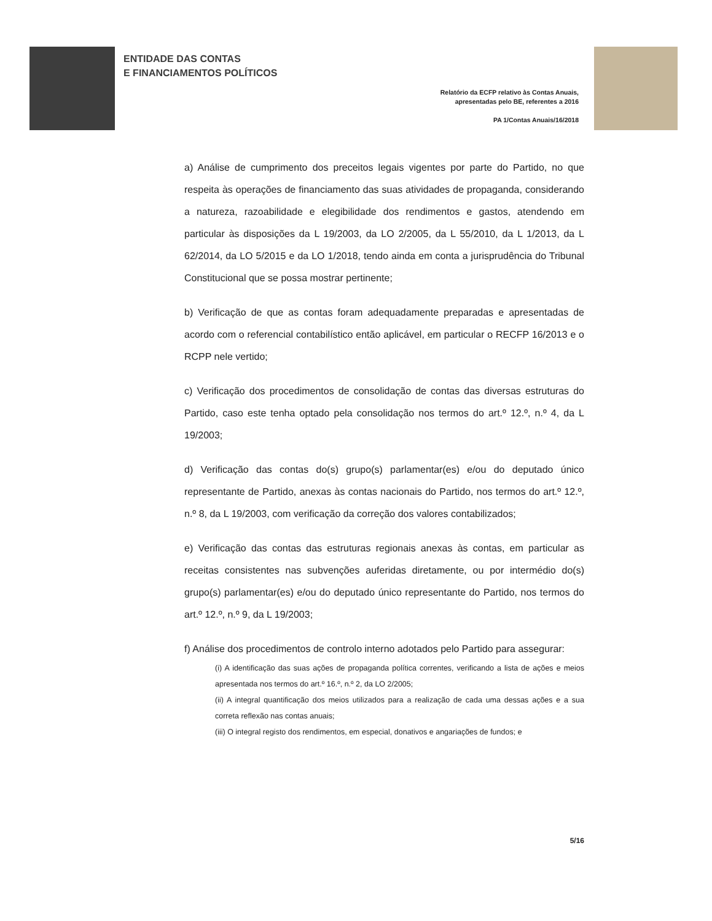ENTIDADE DAS CONTAS
E FINANCIAMENTOS POLÍTICOS
Relatório da ECFP relativo às Contas Anuais,
apresentadas pelo BE, referentes a 2016
PA 1/Contas Anuais/16/2018
a) Análise de cumprimento dos preceitos legais vigentes por parte do Partido, no que respeita às operações de financiamento das suas atividades de propaganda, considerando a natureza, razoabilidade e elegibilidade dos rendimentos e gastos, atendendo em particular às disposições da L 19/2003, da LO 2/2005, da L 55/2010, da L 1/2013, da L 62/2014, da LO 5/2015 e da LO 1/2018, tendo ainda em conta a jurisprudência do Tribunal Constitucional que se possa mostrar pertinente;
b) Verificação de que as contas foram adequadamente preparadas e apresentadas de acordo com o referencial contabilístico então aplicável, em particular o RECFP 16/2013 e o RCPP nele vertido;
c) Verificação dos procedimentos de consolidação de contas das diversas estruturas do Partido, caso este tenha optado pela consolidação nos termos do art.º 12.º, n.º 4, da L 19/2003;
d) Verificação das contas do(s) grupo(s) parlamentar(es) e/ou do deputado único representante de Partido, anexas às contas nacionais do Partido, nos termos do art.º 12.º, n.º 8, da L 19/2003, com verificação da correção dos valores contabilizados;
e) Verificação das contas das estruturas regionais anexas às contas, em particular as receitas consistentes nas subvenções auferidas diretamente, ou por intermédio do(s) grupo(s) parlamentar(es) e/ou do deputado único representante do Partido, nos termos do art.º 12.º, n.º 9, da L 19/2003;
f) Análise dos procedimentos de controlo interno adotados pelo Partido para assegurar:
(i) A identificação das suas ações de propaganda política correntes, verificando a lista de ações e meios apresentada nos termos do art.º 16.º, n.º 2, da LO 2/2005;
(ii) A integral quantificação dos meios utilizados para a realização de cada uma dessas ações e a sua correta reflexão nas contas anuais;
(iii) O integral registo dos rendimentos, em especial, donativos e angariações de fundos; e
5/16